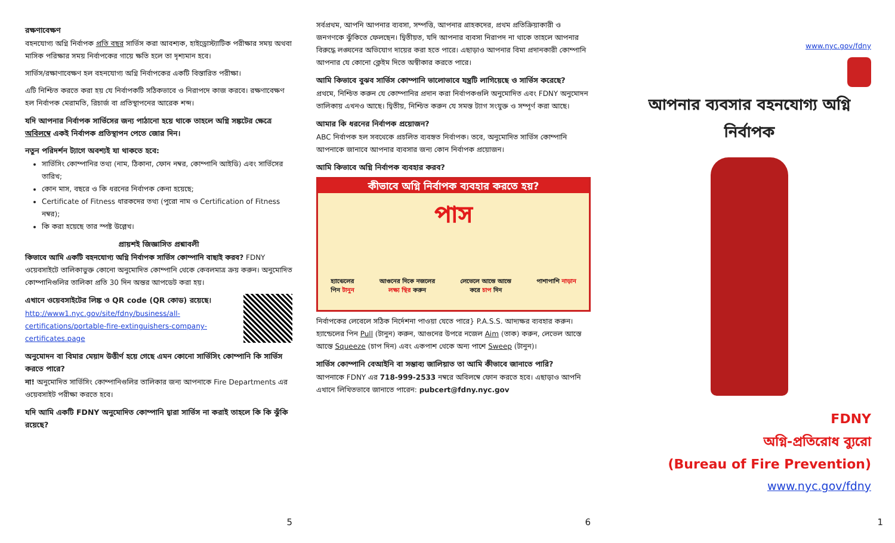রক্ষণাবেক্ষণ
বহনযোগ্য অগ্নি নির্বাপক প্রতি বছর সার্ভিস করা আবশ্যক, হাইড্রোস্ট্যাটিক পরীক্ষার সময় অথবা মাসিক পরিক্ষার সময় নির্বাপকের গায়ে ক্ষতি হলে তা দৃশ্যমান হবে।
সার্ভিস/রক্ষাণাবেক্ষণ হল বহনযোগ্য অগ্নি নির্বাপকের একটি বিস্তারিত পরীক্ষা।
এটি নিশ্চিত করতে করা হয় যে নির্বাপকটি সঠিকভাবে ও নিরাপদে কাজ করবে। রক্ষণাবেক্ষণ হল নির্বাপক মেরামতি, রিচার্জ বা প্রতিস্থাপনের আরেক শব্দ।
যদি আপনার নির্বাপক সার্ভিসের জন্য পাঠানো হয়ে থাকে তাহলে অগ্নি সঙ্কটের ক্ষেত্রে অবিলম্বে একই নির্বাপক প্রতিস্থাপন পেতে জোর দিন।
নতুন পরিদর্শন ট্যাগে অবশ্যই যা থাকতে হবে:
সার্ভিসিং কোম্পানির তথ্য (নাম, ঠিকানা, ফোন নম্বর, কোম্পানি আইডি) এবং সার্ভিসের তারিখ;
কোন মাস, বছরে ও কি ধরনের নির্বাপক কেনা হয়েছে;
Certificate of Fitness ধারকদের তথ্য (পুরো নাম ও Certification of Fitness নম্বর);
কি করা হয়েছে তার স্পষ্ট উল্লেখ।
প্রায়শই জিজ্ঞাসিত প্রশ্নাবলী
কিভাবে আমি একটি বহনযোগ্য অগ্নি নির্বাপক সার্ভিস কোম্পানি বাছাই করব? FDNY ওয়েবসাইটে তালিকাভুক্ত কোনো অনুমোদিত কোম্পানি থেকে কেবলমাত্র ক্রয় করুন। অনুমোদিত কোম্পানিগুলির তালিকা প্রতি 30 দিন অন্তর আপডেট করা হয়।
এখানে ওয়েবসাইটের লিঙ্ক ও QR code (QR কোড) রয়েছে।
http://www1.nyc.gov/site/fdny/business/all-certifications/portable-fire-extinguishers-company-certificates.page
অনুমোদন বা বিমার মেয়াদ উত্তীর্ণ হয়ে গেছে এমন কোনো সার্ভিসিং কোম্পানি কি সার্ভিস করতে পারে?
না! অনুমোদিত সার্ভিসিং কোম্পানিগুলির তালিকার জন্য আপনাকে Fire Departments এর ওয়েবসাইট পরীক্ষা করতে হবে।
যদি আমি একটি FDNY অনুমোদিত কোম্পানি দ্বারা সার্ভিস না করাই তাহলে কি কি ঝুঁকি রয়েছে?
5
সর্বপ্রথম, আপনি আপনার ব্যবসা, সম্পত্তি, আপনার গ্রাহকদের, প্রথম প্রতিক্রিয়াকারী ও জনগণকে ঝুঁকিতে ফেলছেন। দ্বিতীয়ত, যদি আপনার ব্যবসা নিরাপদ না থাকে তাহলে আপনার বিরুদ্ধে লঙ্ঘনের অভিযোগ দায়ের করা হতে পারে। এছাড়াও আপনার বিমা প্রদানকারী কোম্পানি আপনার যে কোনো ক্লেইম দিতে অস্বীকার করতে পারে।
আমি কিভাবে বুঝব সার্ভিস কোম্পানি ভালোভাবে যন্ত্রটি লাগিয়েছে ও সার্ভিস করেছে?
প্রথমে, নিশ্চিত করুন যে কোম্পানির প্রদান করা নির্বাপকগুলি অনুমোদিত এবং FDNY অনুমোদন তালিকায় এখনও আছে। দ্বিতীয়, নিশ্চিত করুন যে সমস্ত ট্যাগ সংযুক্ত ও সম্পূর্ণ করা আছে।
আমার কি ধরনের নির্বাপক প্রয়োজন?
ABC নির্বাপক হল সবথেকে প্রচলিত ব্যবহৃত নির্বাপক। তবে, অনুমোদিত সার্ভিস কোম্পানি আপনাকে জানাবে আপনার ব্যবসার জন্য কোন নির্বাপক প্রয়োজন।
আমি কিভাবে অগ্নি নির্বাপক ব্যবহার করব?
কীভাবে অগ্নি নির্বাপক ব্যবহার করতে হয়?
পাস
হ্যান্ডেলের
পিন টানুন আগুনের দিকে নজলের
লক্ষ্য স্থির করুন লেভেলে আস্তে আস্তে
করে চাপ দিন পাশাপাশি নাড়ান
নির্বাপকের লেবেলে সঠিক নির্দেশনা পাওয়া যেতে পারে} P.A.S.S. আদ্যক্ষর ব্যবহার করুন। হ্যান্ডেলের পিন Pull (টানুন) করুন, আগুনের উপরে নজেল Aim (তাক) করুন, লেভেল আস্তে আস্তে Squeeze (চাপ দিন) এবং একপাশ থেকে অন্য পাশে Sweep (টানুন)।
সার্ভিস কোম্পানি বেআইনি বা সম্ভাব্য জালিয়াত তা আমি কীভাবে জানাতে পারি?
আপনাকে FDNY এর 718-999-2533 নম্বরে অবিলম্বে ফোন করতে হবে। এছাড়াও আপনি এখানে লিখিতভাবে জানাতে পারেন: pubcert@fdny.nyc.gov
6
www.nyc.gov/fdny
আপনার ব্যবসার বহনযোগ্য অগ্নি নির্বাপক
FDNY
অগ্নি-প্রতিরোধ ব্যুরো
(Bureau of Fire Prevention)
www.nyc.gov/fdny
1